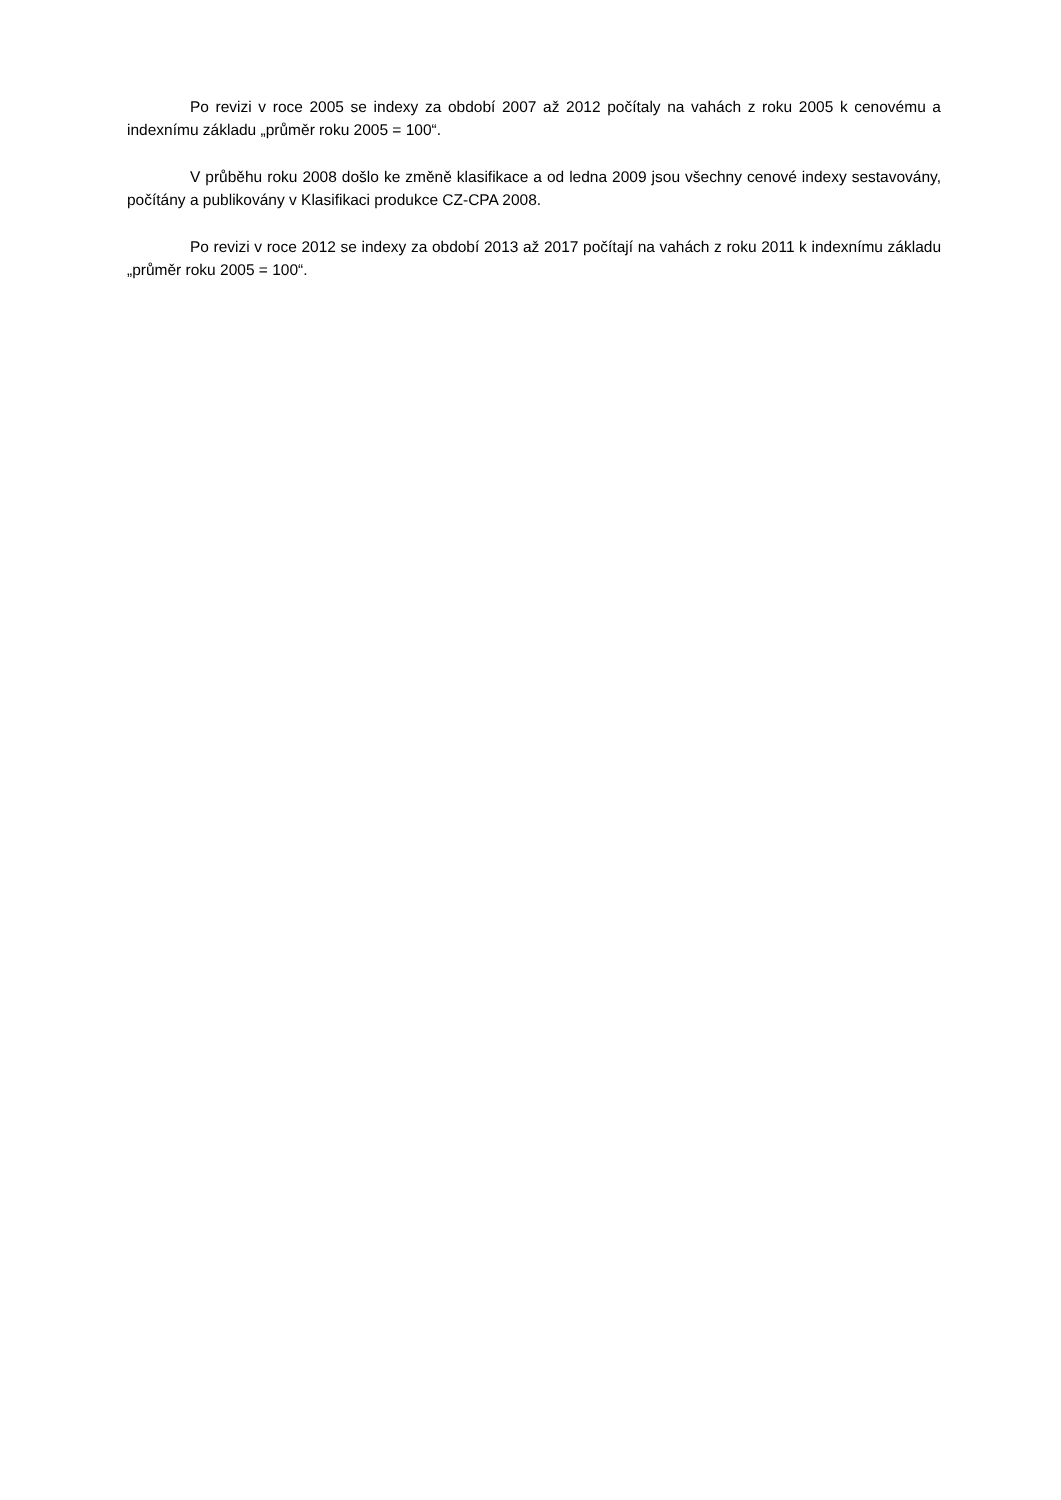Po revizi v roce 2005 se indexy za období 2007 až 2012 počítaly na vahách z roku 2005 k cenovému a indexnímu základu „průměr roku 2005 = 100“.
V průběhu roku 2008 došlo ke změně klasifikace a od ledna 2009 jsou všechny cenové indexy sestavovány, počítány a publikovány v Klasifikaci produkce CZ-CPA 2008.
Po revizi v roce 2012 se indexy za období 2013 až 2017 počítají na vahách z roku 2011 k indexnímu základu „průměr roku 2005 = 100“.